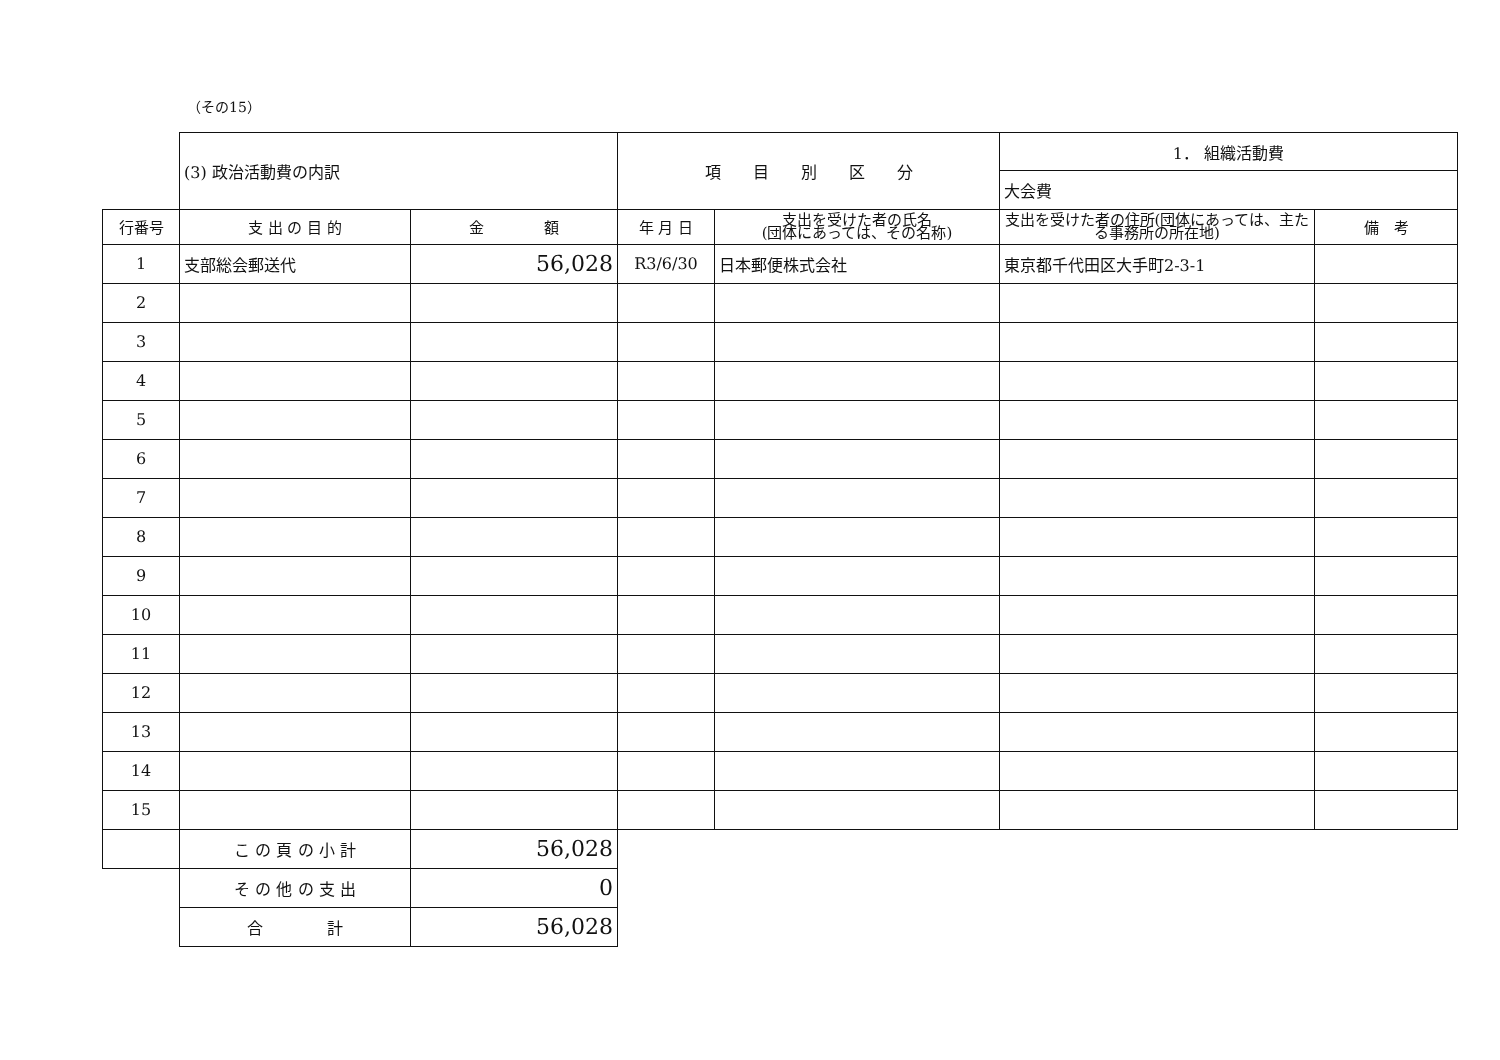（その15）
| | (3) 政治活動費の内訳 | | 項 目 別 区 分 | | 1． 組織活動費 | |
| | | | | | 大会費 | |
| 行番号 | 支 出 の 目 的 | 金 額 | 年 月 日 | 支出を受けた者の氏名 (団体にあっては、その名称) | 支出を受けた者の住所(団体にあっては、主たる事務所の所在地) | 備 考 |
| 1 | 支部総会郵送代 | 56,028 | R3/6/30 | 日本郵便株式会社 | 東京都千代田区大手町2-3-1 | |
| 2 | | | | | | |
| 3 | | | | | | |
| 4 | | | | | | |
| 5 | | | | | | |
| 6 | | | | | | |
| 7 | | | | | | |
| 8 | | | | | | |
| 9 | | | | | | |
| 10 | | | | | | |
| 11 | | | | | | |
| 12 | | | | | | |
| 13 | | | | | | |
| 14 | | | | | | |
| 15 | | | | | | |
| | こ の 頁 の 小 計 | 56,028 | | | | |
| | そ の 他 の 支 出 | 0 | | | | |
| | 合 計 | 56,028 | | | | |